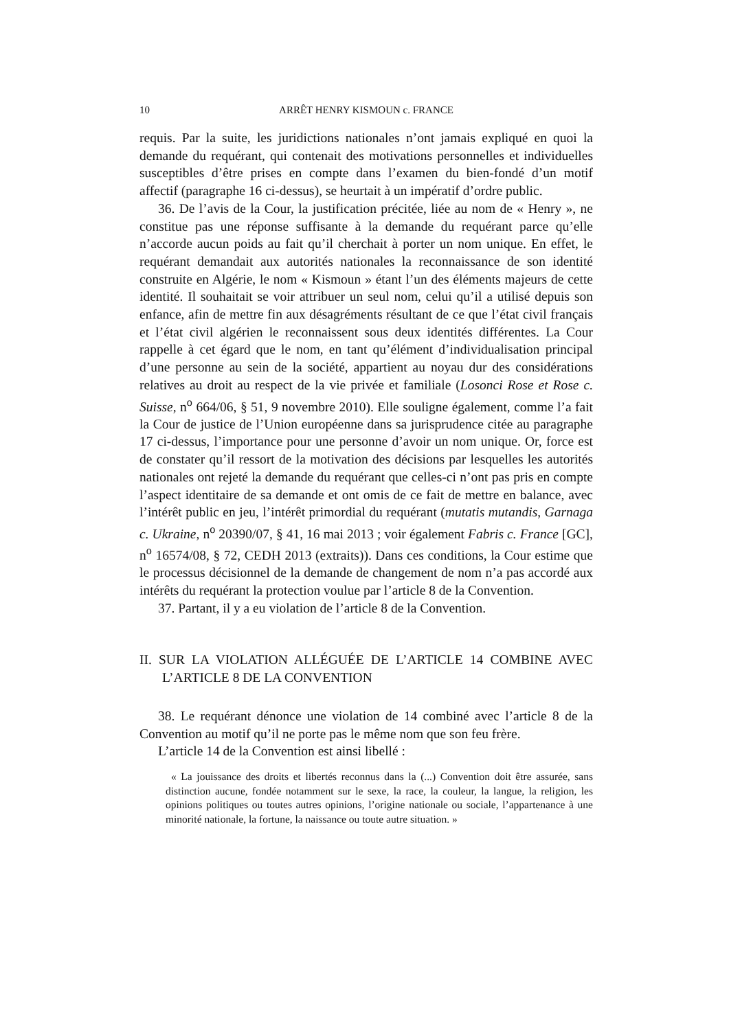10 ARRÊT HENRY KISMOUN c. FRANCE
requis. Par la suite, les juridictions nationales n’ont jamais expliqué en quoi la demande du requérant, qui contenait des motivations personnelles et individuelles susceptibles d’être prises en compte dans l’examen du bien-fondé d’un motif affectif (paragraphe 16 ci-dessus), se heurtait à un impératif d’ordre public.
36. De l’avis de la Cour, la justification précitée, liée au nom de « Henry », ne constitue pas une réponse suffisante à la demande du requérant parce qu’elle n’accorde aucun poids au fait qu’il cherchait à porter un nom unique. En effet, le requérant demandait aux autorités nationales la reconnaissance de son identité construite en Algérie, le nom « Kismoun » étant l’un des éléments majeurs de cette identité. Il souhaitait se voir attribuer un seul nom, celui qu’il a utilisé depuis son enfance, afin de mettre fin aux désagréments résultant de ce que l’état civil français et l’état civil algérien le reconnaissent sous deux identités différentes. La Cour rappelle à cet égard que le nom, en tant qu’élément d’individualisation principal d’une personne au sein de la société, appartient au noyau dur des considérations relatives au droit au respect de la vie privée et familiale (Losonci Rose et Rose c. Suisse, n<sup>o</sup> 664/06, § 51, 9 novembre 2010). Elle souligne également, comme l’a fait la Cour de justice de l’Union européenne dans sa jurisprudence citée au paragraphe 17 ci-dessus, l’importance pour une personne d’avoir un nom unique. Or, force est de constater qu’il ressort de la motivation des décisions par lesquelles les autorités nationales ont rejeté la demande du requérant que celles-ci n’ont pas pris en compte l’aspect identitaire de sa demande et ont omis de ce fait de mettre en balance, avec l’intérêt public en jeu, l’intérêt primordial du requérant (mutatis mutandis, Garnaga c. Ukraine, n<sup>o</sup> 20390/07, § 41, 16 mai 2013 ; voir également Fabris c. France [GC], n<sup>o</sup> 16574/08, § 72, CEDH 2013 (extraits)). Dans ces conditions, la Cour estime que le processus décisionnel de la demande de changement de nom n’a pas accordé aux intérêts du requérant la protection voulue par l’article 8 de la Convention.
37. Partant, il y a eu violation de l’article 8 de la Convention.
II. SUR LA VIOLATION ALLÉGUÉE DE L’ARTICLE 14 COMBINE AVEC L’ARTICLE 8 DE LA CONVENTION
38. Le requérant dénonce une violation de 14 combiné avec l’article 8 de la Convention au motif qu’il ne porte pas le même nom que son feu frère.
L’article 14 de la Convention est ainsi libellé :
« La jouissance des droits et libertés reconnus dans la (...) Convention doit être assurée, sans distinction aucune, fondée notamment sur le sexe, la race, la couleur, la langue, la religion, les opinions politiques ou toutes autres opinions, l’origine nationale ou sociale, l’appartenance à une minorité nationale, la fortune, la naissance ou toute autre situation. »